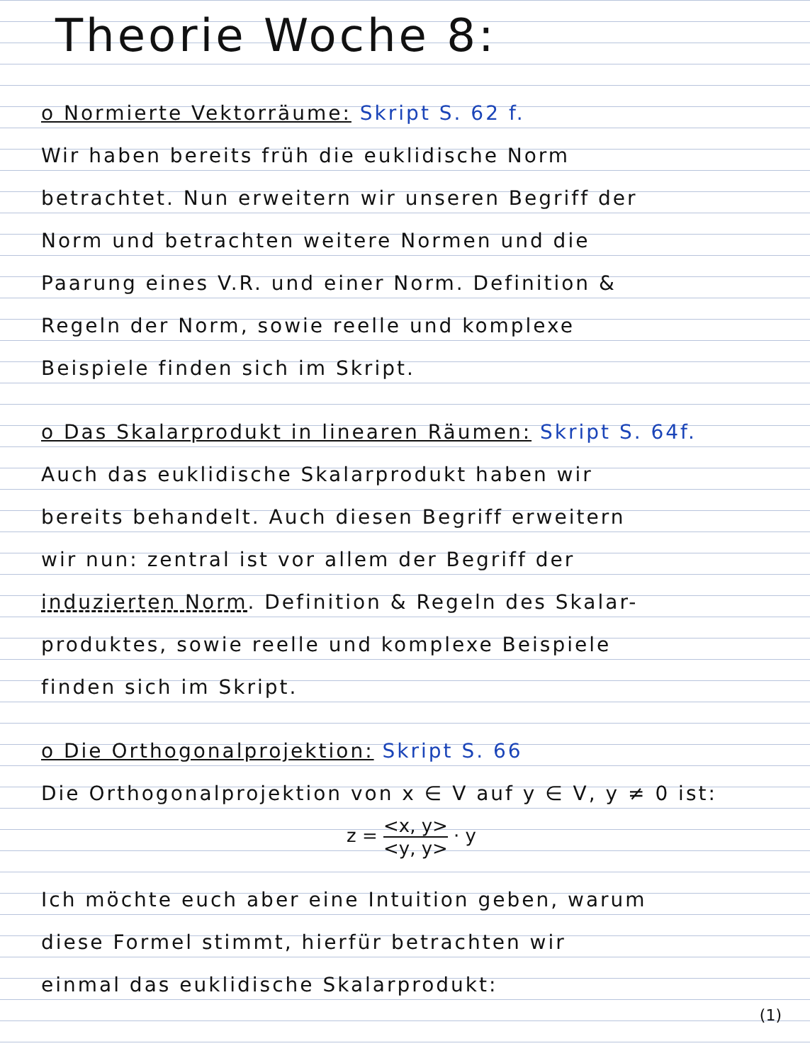Theorie Woche 8:
o Normierte Vektorräume: Skript S. 62 f.
Wir haben bereits früh die euklidische Norm
betrachtet. Nun erweitern wir unseren Begriff der
Norm und betrachten weitere Normen und die
Paarung eines V.R. und einer Norm. Definition &
Regeln der Norm, sowie reelle und komplexe
Beispiele finden sich im Skript.
o Das Skalarprodukt in linearen Räumen: Skript S. 64f.
Auch das euklidische Skalarprodukt haben wir
bereits behandelt. Auch diesen Begriff erweitern
wir nun: zentral ist vor allem der Begriff der
induzierten Norm. Definition & Regeln des Skalar-
produktes, sowie reelle und komplexe Beispiele
finden sich im Skript.
o Die Orthogonalprojektion: Skript S. 66
Die Orthogonalprojektion von x ∈ V auf y ∈ V, y ≠ 0 ist:
z = <x, y> <y, y> · y
Ich möchte euch aber eine Intuition geben, warum
diese Formel stimmt, hierfür betrachten wir
einmal das euklidische Skalarprodukt:
(1)